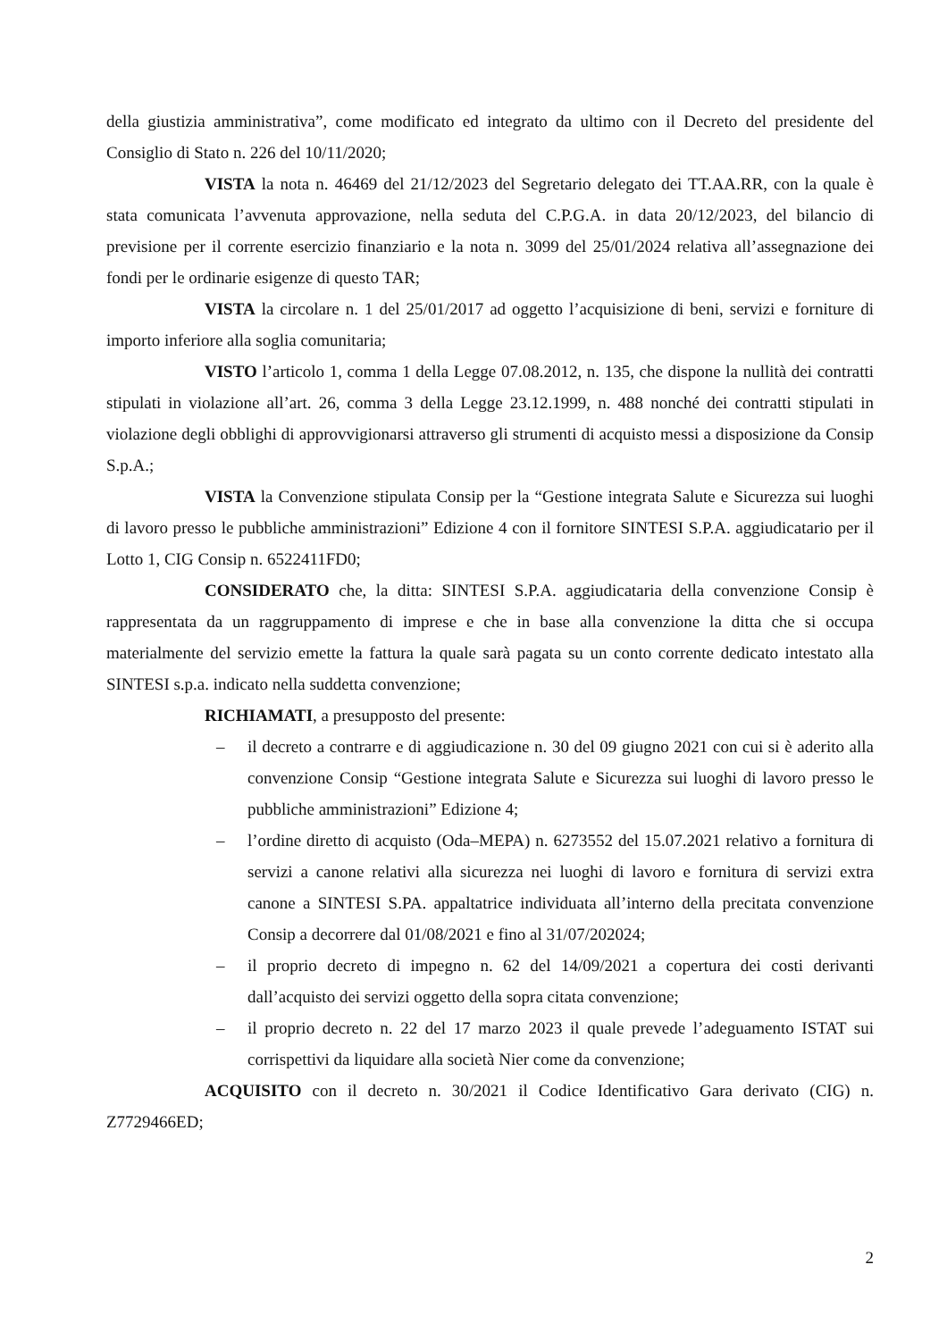della giustizia amministrativa”, come modificato ed integrato da ultimo con il Decreto del presidente del Consiglio di Stato n. 226 del 10/11/2020;
VISTA la nota n. 46469 del 21/12/2023 del Segretario delegato dei TT.AA.RR, con la quale è stata comunicata l’avvenuta approvazione, nella seduta del C.P.G.A. in data 20/12/2023, del bilancio di previsione per il corrente esercizio finanziario e la nota n. 3099 del 25/01/2024 relativa all’assegnazione dei fondi per le ordinarie esigenze di questo TAR;
VISTA la circolare n. 1 del 25/01/2017 ad oggetto l’acquisizione di beni, servizi e forniture di importo inferiore alla soglia comunitaria;
VISTO l’articolo 1, comma 1 della Legge 07.08.2012, n. 135, che dispone la nullità dei contratti stipulati in violazione all’art. 26, comma 3 della Legge 23.12.1999, n. 488 nonché dei contratti stipulati in violazione degli obblighi di approvvigionarsi attraverso gli strumenti di acquisto messi a disposizione da Consip S.p.A.;
VISTA la Convenzione stipulata Consip per la “Gestione integrata Salute e Sicurezza sui luoghi di lavoro presso le pubbliche amministrazioni” Edizione 4 con il fornitore SINTESI S.P.A. aggiudicatario per il Lotto 1, CIG Consip n. 6522411FD0;
CONSIDERATO che, la ditta: SINTESI S.P.A. aggiudicataria della convenzione Consip è rappresentata da un raggruppamento di imprese e che in base alla convenzione la ditta che si occupa materialmente del servizio emette la fattura la quale sarà pagata su un conto corrente dedicato intestato alla SINTESI s.p.a. indicato nella suddetta convenzione;
RICHIAMATI, a presupposto del presente:
– il decreto a contrarre e di aggiudicazione n. 30 del 09 giugno 2021 con cui si è aderito alla convenzione Consip “Gestione integrata Salute e Sicurezza sui luoghi di lavoro presso le pubbliche amministrazioni” Edizione 4;
– l’ordine diretto di acquisto (Oda–MEPA) n. 6273552 del 15.07.2021 relativo a fornitura di servizi a canone relativi alla sicurezza nei luoghi di lavoro e fornitura di servizi extra canone a SINTESI S.PA. appaltatrice individuata all’interno della precitata convenzione Consip a decorrere dal 01/08/2021 e fino al 31/07/202024;
– il proprio decreto di impegno n. 62 del 14/09/2021 a copertura dei costi derivanti dall’acquisto dei servizi oggetto della sopra citata convenzione;
– il proprio decreto n. 22 del 17 marzo 2023 il quale prevede l’adeguamento ISTAT sui corrispettivi da liquidare alla società Nier come da convenzione;
ACQUISITO con il decreto n. 30/2021 il Codice Identificativo Gara derivato (CIG) n. Z7729466ED;
2